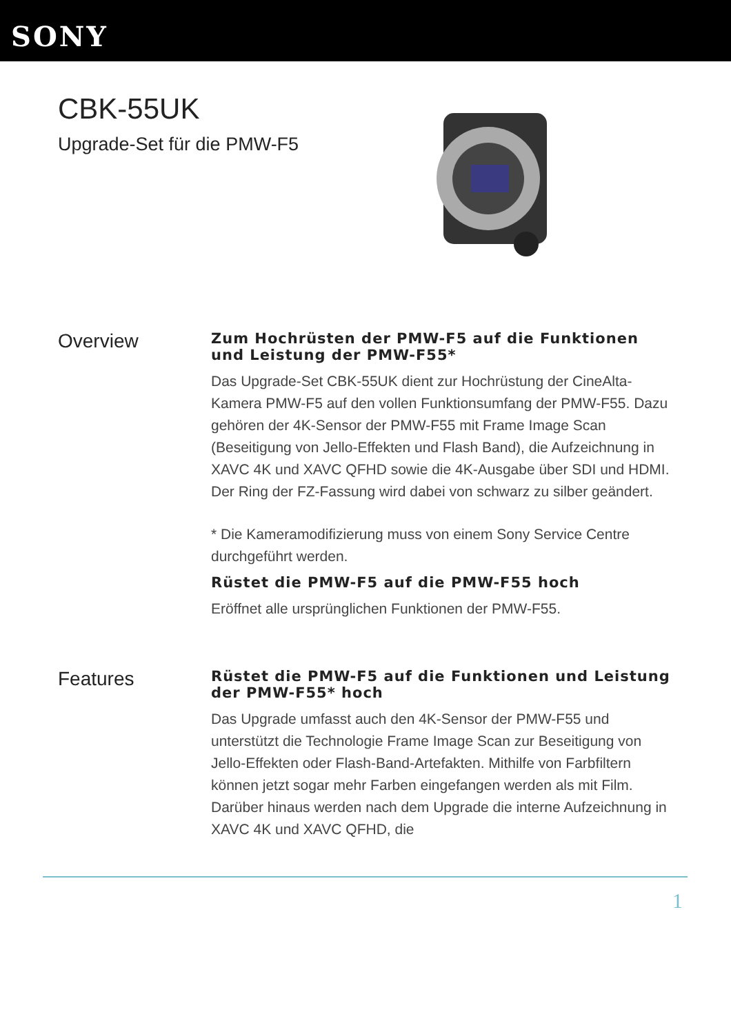SONY
CBK-55UK
Upgrade-Set für die PMW-F5
Overview
Zum Hochrüsten der PMW-F5 auf die Funktionen und Leistung der PMW-F55*
Das Upgrade-Set CBK-55UK dient zur Hochrüstung der CineAlta-Kamera PMW-F5 auf den vollen Funktionsumfang der PMW-F55. Dazu gehören der 4K-Sensor der PMW-F55 mit Frame Image Scan (Beseitigung von Jello-Effekten und Flash Band), die Aufzeichnung in XAVC 4K und XAVC QFHD sowie die 4K-Ausgabe über SDI und HDMI. Der Ring der FZ-Fassung wird dabei von schwarz zu silber geändert.
* Die Kameramodifizierung muss von einem Sony Service Centre durchgeführt werden.
Rüstet die PMW-F5 auf die PMW-F55 hoch
Eröffnet alle ursprünglichen Funktionen der PMW-F55.
Features
Rüstet die PMW-F5 auf die Funktionen und Leistung der PMW-F55* hoch
Das Upgrade umfasst auch den 4K-Sensor der PMW-F55 und unterstützt die Technologie Frame Image Scan zur Beseitigung von Jello-Effekten oder Flash-Band-Artefakten. Mithilfe von Farbfiltern können jetzt sogar mehr Farben eingefangen werden als mit Film. Darüber hinaus werden nach dem Upgrade die interne Aufzeichnung in XAVC 4K und XAVC QFHD, die
1